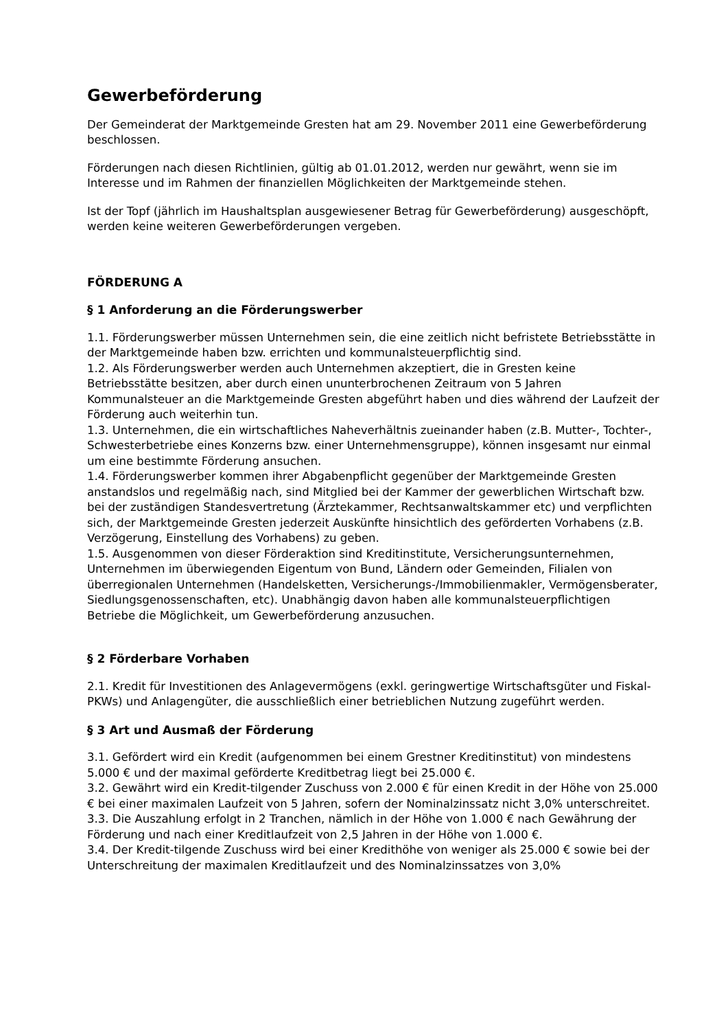Gewerbeförderung
Der Gemeinderat der Marktgemeinde Gresten hat am 29. November 2011 eine Gewerbeförderung beschlossen.
Förderungen nach diesen Richtlinien, gültig ab 01.01.2012, werden nur gewährt, wenn sie im Interesse und im Rahmen der finanziellen Möglichkeiten der Marktgemeinde stehen.
Ist der Topf (jährlich im Haushaltsplan ausgewiesener Betrag für Gewerbeförderung) ausgeschöpft, werden keine weiteren Gewerbeförderungen vergeben.
FÖRDERUNG A
§ 1 Anforderung an die Förderungswerber
1.1. Förderungswerber müssen Unternehmen sein, die eine zeitlich nicht befristete Betriebsstätte in der Marktgemeinde haben bzw. errichten und kommunalsteuerpflichtig sind.
1.2. Als Förderungswerber werden auch Unternehmen akzeptiert, die in Gresten keine Betriebsstätte besitzen, aber durch einen ununterbrochenen Zeitraum von 5 Jahren Kommunalsteuer an die Marktgemeinde Gresten abgeführt haben und dies während der Laufzeit der Förderung auch weiterhin tun.
1.3. Unternehmen, die ein wirtschaftliches Naheverhältnis zueinander haben (z.B. Mutter-, Tochter-, Schwesterbetriebe eines Konzerns bzw. einer Unternehmensgruppe), können insgesamt nur einmal um eine bestimmte Förderung ansuchen.
1.4. Förderungswerber kommen ihrer Abgabenpflicht gegenüber der Marktgemeinde Gresten anstandslos und regelmäßig nach, sind Mitglied bei der Kammer der gewerblichen Wirtschaft bzw. bei der zuständigen Standesvertretung (Ärztekammer, Rechtsanwaltskammer etc) und verpflichten sich, der Marktgemeinde Gresten jederzeit Auskünfte hinsichtlich des geförderten Vorhabens (z.B. Verzögerung, Einstellung des Vorhabens) zu geben.
1.5. Ausgenommen von dieser Förderaktion sind Kreditinstitute, Versicherungsunternehmen, Unternehmen im überwiegenden Eigentum von Bund, Ländern oder Gemeinden, Filialen von überregionalen Unternehmen (Handelsketten, Versicherungs-/Immobilienmakler, Vermögensberater, Siedlungsgenossenschaften, etc). Unabhängig davon haben alle kommunalsteuerpflichtigen Betriebe die Möglichkeit, um Gewerbeförderung anzusuchen.
§ 2 Förderbare Vorhaben
2.1. Kredit für Investitionen des Anlagevermögens (exkl. geringwertige Wirtschaftsgüter und Fiskal-PKWs) und Anlagengüter, die ausschließlich einer betrieblichen Nutzung zugeführt werden.
§ 3 Art und Ausmaß der Förderung
3.1. Gefördert wird ein Kredit (aufgenommen bei einem Grestner Kreditinstitut) von mindestens 5.000 € und der maximal geförderte Kreditbetrag liegt bei 25.000 €.
3.2. Gewährt wird ein Kredit-tilgender Zuschuss von 2.000 € für einen Kredit in der Höhe von 25.000 € bei einer maximalen Laufzeit von 5 Jahren, sofern der Nominalzinssatz nicht 3,0% unterschreitet.
3.3. Die Auszahlung erfolgt in 2 Tranchen, nämlich in der Höhe von 1.000 € nach Gewährung der Förderung und nach einer Kreditlaufzeit von 2,5 Jahren in der Höhe von 1.000 €.
3.4. Der Kredit-tilgende Zuschuss wird bei einer Kredithöhe von weniger als 25.000 € sowie bei der Unterschreitung der maximalen Kreditlaufzeit und des Nominalzinssatzes von 3,0%